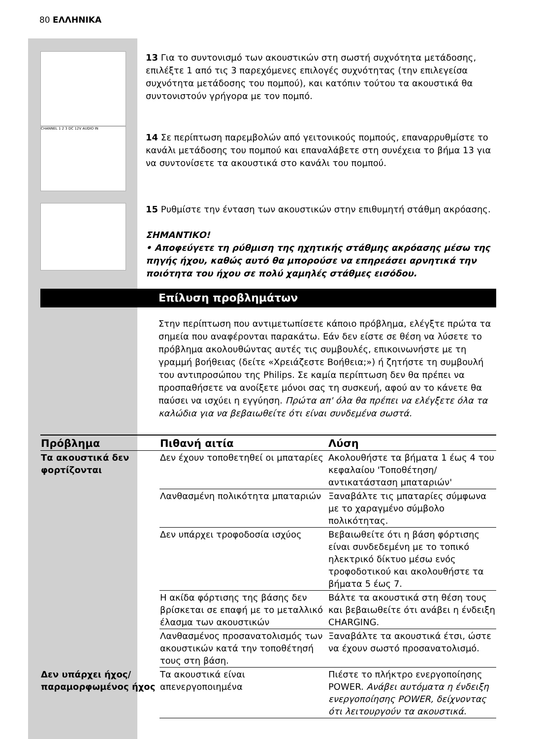80 ΕΛΛΗΝΙΚΑ
13 Για το συντονισμό των ακουστικών στη σωστή συχνότητα μετάδοσης, επιλέξτε 1 από τις 3 παρεχόμενες επιλογές συχνότητας (την επιλεγείσα συχνότητα μετάδοσης του πομπού), και κατόπιν τούτου τα ακουστικά θα συντονιστούν γρήγορα με τον πομπό.
CHANNEL 1 2 3 DC 12V AUDIO IN
14 Σε περίπτωση παρεμβολών από γειτονικούς πομπούς, επαναρρυθμίστε το κανάλι μετάδοσης του πομπού και επαναλάβετε στη συνέχεια το βήμα 13 για να συντονίσετε τα ακουστικά στο κανάλι του πομπού.
15 Ρυθμίστε την ένταση των ακουστικών στην επιθυμητή στάθμη ακρόασης.
ΣΗΜΑΝΤΙΚΟ!
• Αποφεύγετε τη ρύθμιση της ηχητικής στάθμης ακρόασης μέσω της πηγής ήχου, καθώς αυτό θα μπορούσε να επηρεάσει αρνητικά την ποιότητα του ήχου σε πολύ χαμηλές στάθμες εισόδου.
Επίλυση προβλημάτων
Στην περίπτωση που αντιμετωπίσετε κάποιο πρόβλημα, ελέγξτε πρώτα τα σημεία που αναφέρονται παρακάτω. Εάν δεν είστε σε θέση να λύσετε το πρόβλημα ακολουθώντας αυτές τις συμβουλές, επικοινωνήστε με τη γραμμή βοήθειας (δείτε «Χρειάζεστε Βοήθεια;») ή ζητήστε τη συμβουλή του αντιπροσώπου της Philips. Σε καμία περίπτωση δεν θα πρέπει να προσπαθήσετε να ανοίξετε μόνοι σας τη συσκευή, αφού αν το κάνετε θα παύσει να ισχύει η εγγύηση. Πρώτα απ' όλα θα πρέπει να ελέγξετε όλα τα καλώδια για να βεβαιωθείτε ότι είναι συνδεμένα σωστά.
| Πρόβλημα | Πιθανή αιτία | Λύση |
| --- | --- | --- |
| Τα ακουστικά δεν φορτίζονται | Δεν έχουν τοποθετηθεί οι μπαταρίες | Ακολουθήστε τα βήματα 1 έως 4 του κεφαλαίου 'Τοποθέτηση/ αντικατάσταση μπαταριών' |
| | Λανθασμένη πολικότητα μπαταριών | Ξαναβάλτε τις μπαταρίες σύμφωνα με το χαραγμένο σύμβολο πολικότητας. |
| | Δεν υπάρχει τροφοδοσία ισχύος | Βεβαιωθείτε ότι η βάση φόρτισης είναι συνδεδεμένη με το τοπικό ηλεκτρικό δίκτυο μέσω ενός τροφοδοτικού και ακολουθήστε τα βήματα 5 έως 7. |
| | Η ακίδα φόρτισης της βάσης δεν βρίσκεται σε επαφή με το μεταλλικό έλασμα των ακουστικών | Βάλτε τα ακουστικά στη θέση τους και βεβαιωθείτε ότι ανάβει η ένδειξη CHARGING. |
| | Λανθασμένος προσανατολισμός των ακουστικών κατά την τοποθέτησή τους στη βάση. | Ξαναβάλτε τα ακουστικά έτσι, ώστε να έχουν σωστό προσανατολισμό. |
| Δεν υπάρχει ήχος/ παραμορφωμένος ήχος | Τα ακουστικά είναι απενεργοποιημένα | Πιέστε το πλήκτρο ενεργοποίησης POWER. Ανάβει αυτόματα η ένδειξη ενεργοποίησης POWER, δείχνοντας ότι λειτουργούν τα ακουστικά. |